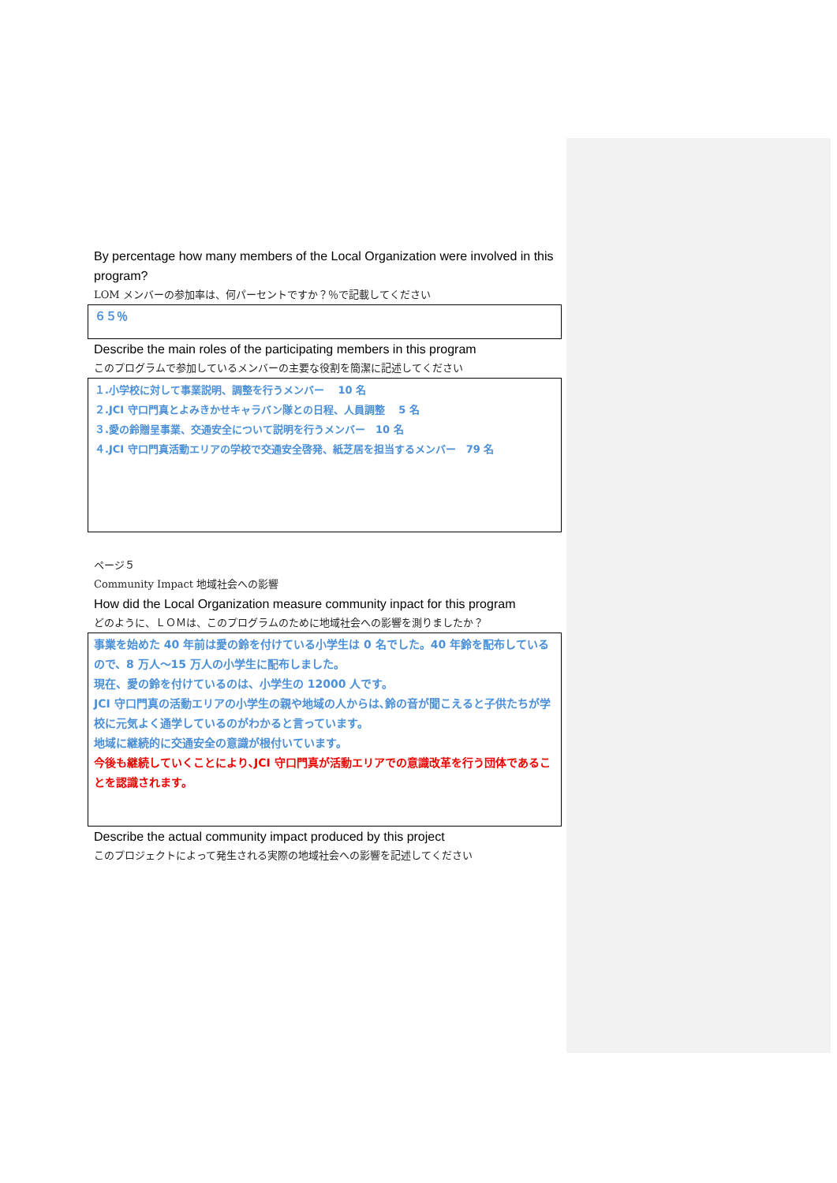By percentage how many members of the Local Organization were involved in this program?
LOM メンバーの参加率は、何パーセントですか？％で記載してください
６５％
Describe the main roles of the participating members in this program
このプログラムで参加しているメンバーの主要な役割を簡潔に記述してください
１.小学校に対して事業説明、調整を行うメンバー　 10 名
２.JCI 守口門真とよみきかせキャラバン隊との日程、人員調整　 5 名
３.愛の鈴贈呈事業、交通安全について説明を行うメンバー　10 名
４.JCI 守口門真活動エリアの学校で交通安全啓発、紙芝居を担当するメンバー　79 名
ページ５
Community Impact 地域社会への影響
How did the Local Organization measure community inpact for this program
どのように、ＬＯＭは、このプログラムのために地域社会への影響を測りましたか？
事業を始めた 40 年前は愛の鈴を付けている小学生は 0 名でした。40 年鈴を配布しているので、8 万人～15 万人の小学生に配布しました。
現在、愛の鈴を付けているのは、小学生の 12000 人です。
JCI 守口門真の活動エリアの小学生の親や地域の人からは､鈴の音が聞こえると子供たちが学校に元気よく通学しているのがわかると言っています。
地域に継続的に交通安全の意識が根付いています。
今後も継続していくことにより､JCI 守口門真が活動エリアでの意識改革を行う団体であることを認識されます。
Describe the actual community impact produced by this project
このプロジェクトによって発生される実際の地域社会への影響を記述してください